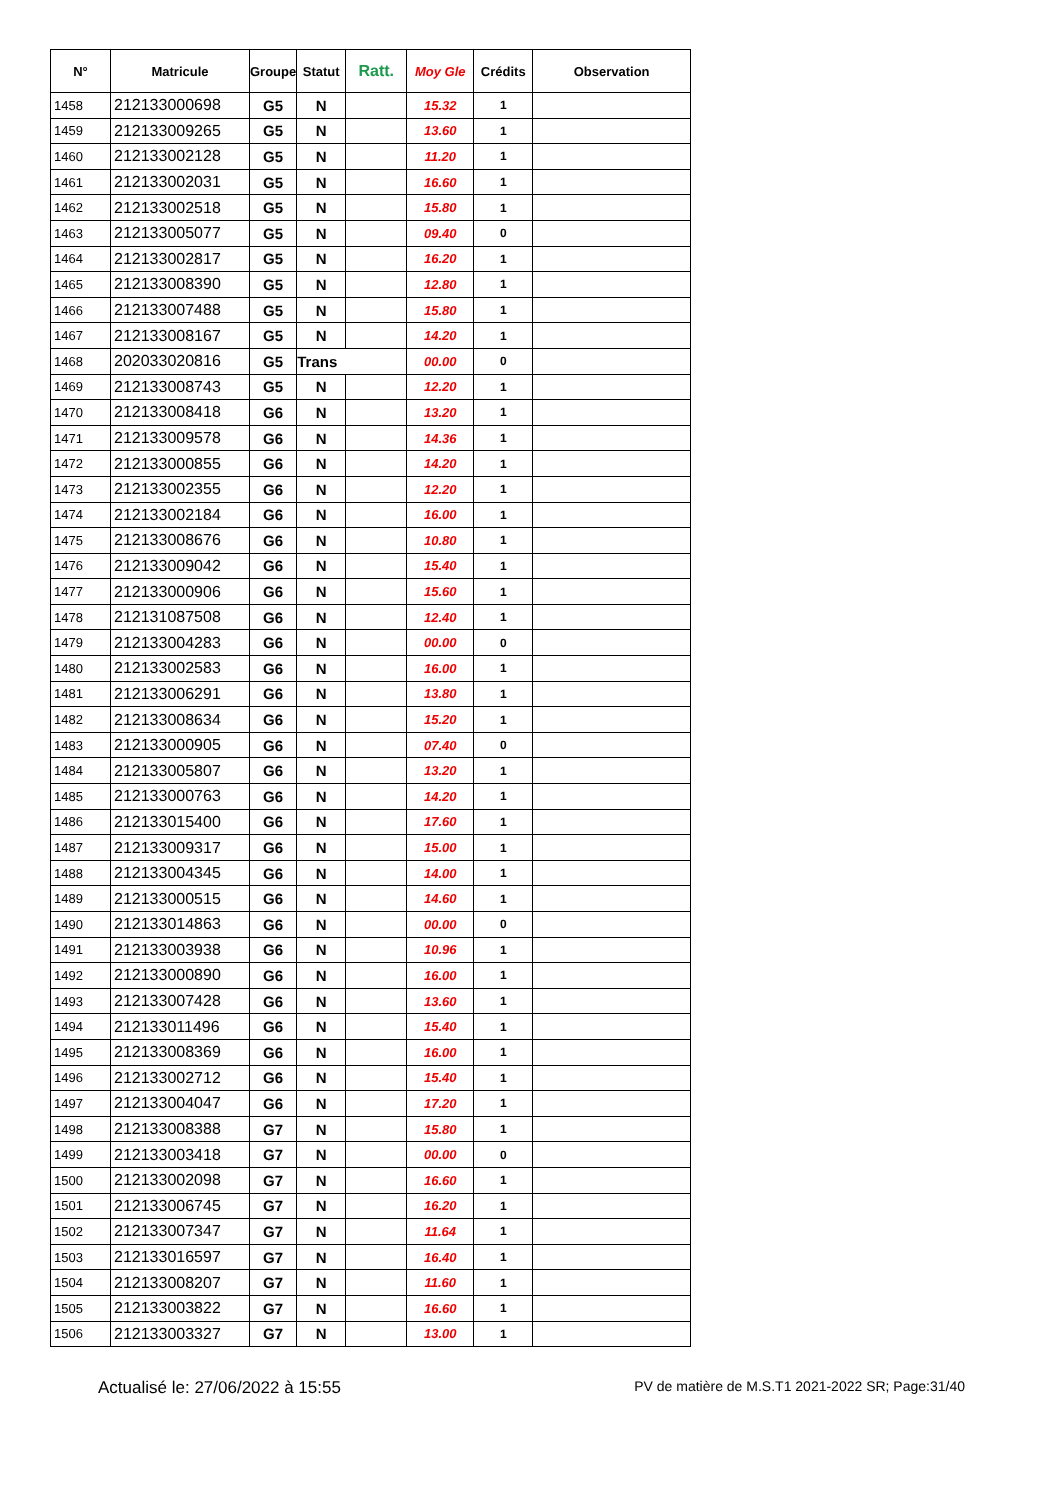| N° | Matricule | Groupe | Statut | Ratt. | Moy Gle | Crédits | Observation |
| --- | --- | --- | --- | --- | --- | --- | --- |
| 1458 | 212133000698 | G5 | N | | 15.32 | 1 | |
| 1459 | 212133009265 | G5 | N | | 13.60 | 1 | |
| 1460 | 212133002128 | G5 | N | | 11.20 | 1 | |
| 1461 | 212133002031 | G5 | N | | 16.60 | 1 | |
| 1462 | 212133002518 | G5 | N | | 15.80 | 1 | |
| 1463 | 212133005077 | G5 | N | | 09.40 | 0 | |
| 1464 | 212133002817 | G5 | N | | 16.20 | 1 | |
| 1465 | 212133008390 | G5 | N | | 12.80 | 1 | |
| 1466 | 212133007488 | G5 | N | | 15.80 | 1 | |
| 1467 | 212133008167 | G5 | N | | 14.20 | 1 | |
| 1468 | 202033020816 | G5 | Trans | | 00.00 | 0 | |
| 1469 | 212133008743 | G5 | N | | 12.20 | 1 | |
| 1470 | 212133008418 | G6 | N | | 13.20 | 1 | |
| 1471 | 212133009578 | G6 | N | | 14.36 | 1 | |
| 1472 | 212133000855 | G6 | N | | 14.20 | 1 | |
| 1473 | 212133002355 | G6 | N | | 12.20 | 1 | |
| 1474 | 212133002184 | G6 | N | | 16.00 | 1 | |
| 1475 | 212133008676 | G6 | N | | 10.80 | 1 | |
| 1476 | 212133009042 | G6 | N | | 15.40 | 1 | |
| 1477 | 212133000906 | G6 | N | | 15.60 | 1 | |
| 1478 | 212131087508 | G6 | N | | 12.40 | 1 | |
| 1479 | 212133004283 | G6 | N | | 00.00 | 0 | |
| 1480 | 212133002583 | G6 | N | | 16.00 | 1 | |
| 1481 | 212133006291 | G6 | N | | 13.80 | 1 | |
| 1482 | 212133008634 | G6 | N | | 15.20 | 1 | |
| 1483 | 212133000905 | G6 | N | | 07.40 | 0 | |
| 1484 | 212133005807 | G6 | N | | 13.20 | 1 | |
| 1485 | 212133000763 | G6 | N | | 14.20 | 1 | |
| 1486 | 212133015400 | G6 | N | | 17.60 | 1 | |
| 1487 | 212133009317 | G6 | N | | 15.00 | 1 | |
| 1488 | 212133004345 | G6 | N | | 14.00 | 1 | |
| 1489 | 212133000515 | G6 | N | | 14.60 | 1 | |
| 1490 | 212133014863 | G6 | N | | 00.00 | 0 | |
| 1491 | 212133003938 | G6 | N | | 10.96 | 1 | |
| 1492 | 212133000890 | G6 | N | | 16.00 | 1 | |
| 1493 | 212133007428 | G6 | N | | 13.60 | 1 | |
| 1494 | 212133011496 | G6 | N | | 15.40 | 1 | |
| 1495 | 212133008369 | G6 | N | | 16.00 | 1 | |
| 1496 | 212133002712 | G6 | N | | 15.40 | 1 | |
| 1497 | 212133004047 | G6 | N | | 17.20 | 1 | |
| 1498 | 212133008388 | G7 | N | | 15.80 | 1 | |
| 1499 | 212133003418 | G7 | N | | 00.00 | 0 | |
| 1500 | 212133002098 | G7 | N | | 16.60 | 1 | |
| 1501 | 212133006745 | G7 | N | | 16.20 | 1 | |
| 1502 | 212133007347 | G7 | N | | 11.64 | 1 | |
| 1503 | 212133016597 | G7 | N | | 16.40 | 1 | |
| 1504 | 212133008207 | G7 | N | | 11.60 | 1 | |
| 1505 | 212133003822 | G7 | N | | 16.60 | 1 | |
| 1506 | 212133003327 | G7 | N | | 13.00 | 1 | |
Actualisé le: 27/06/2022 à 15:55 PV de matière de M.S.T1 2021-2022 SR; Page:31/40